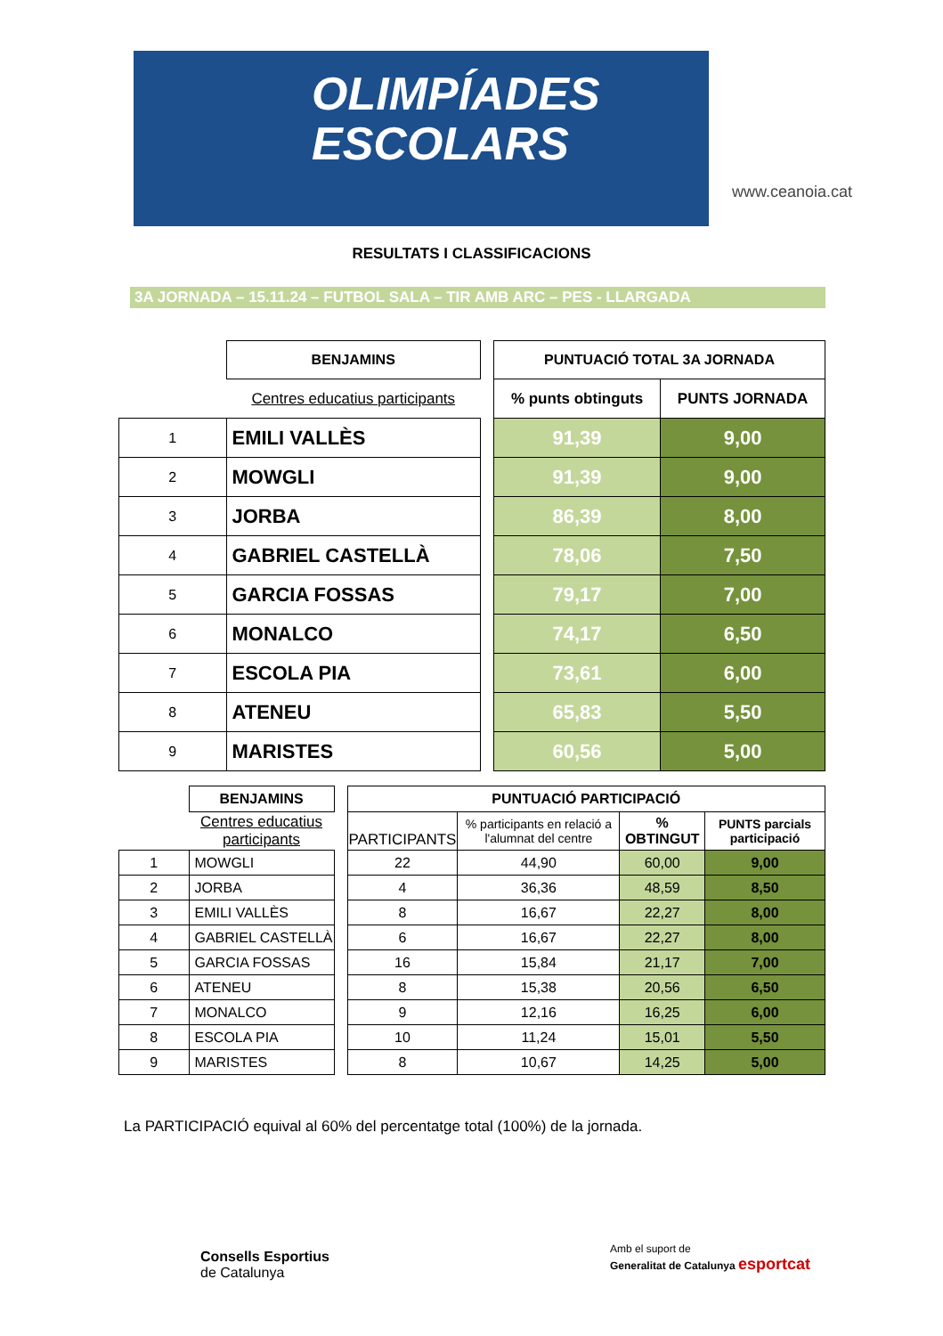OLIMPÍADES
ESCOLARS
www.ceanoia.cat
RESULTATS I CLASSIFICACIONS
3A JORNADA – 15.11.24 – FUTBOL SALA – TIR AMB ARC – PES - LLARGADA
| | BENJAMINS | | PUNTUACIÓ TOTAL 3A JORNADA | |
| | Centres educatius participants | | % punts obtinguts | PUNTS JORNADA |
| 1 | EMILI VALLÈS | | 91,39 | 9,00 |
| 2 | MOWGLI | | 91,39 | 9,00 |
| 3 | JORBA | | 86,39 | 8,00 |
| 4 | GABRIEL CASTELLÀ | | 78,06 | 7,50 |
| 5 | GARCIA FOSSAS | | 79,17 | 7,00 |
| 6 | MONALCO | | 74,17 | 6,50 |
| 7 | ESCOLA PIA | | 73,61 | 6,00 |
| 8 | ATENEU | | 65,83 | 5,50 |
| 9 | MARISTES | | 60,56 | 5,00 |
| | BENJAMINS | | PUNTUACIÓ PARTICIPACIÓ | | | |
| | Centres educatius participants | | PARTICIPANTS | % participants en relació a l'alumnat del centre | % OBTINGUT | PUNTS parcials participació |
| 1 | MOWGLI | | 22 | 44,90 | 60,00 | 9,00 |
| 2 | JORBA | | 4 | 36,36 | 48,59 | 8,50 |
| 3 | EMILI VALLÈS | | 8 | 16,67 | 22,27 | 8,00 |
| 4 | GABRIEL CASTELLÀ | | 6 | 16,67 | 22,27 | 8,00 |
| 5 | GARCIA FOSSAS | | 16 | 15,84 | 21,17 | 7,00 |
| 6 | ATENEU | | 8 | 15,38 | 20,56 | 6,50 |
| 7 | MONALCO | | 9 | 12,16 | 16,25 | 6,00 |
| 8 | ESCOLA PIA | | 10 | 11,24 | 15,01 | 5,50 |
| 9 | MARISTES | | 8 | 10,67 | 14,25 | 5,00 |
La PARTICIPACIÓ equival al 60% del percentatge total (100%) de la jornada.
Consells Esportius
de Catalunya
Amb el suport de
Generalitat de Catalunya esportcat